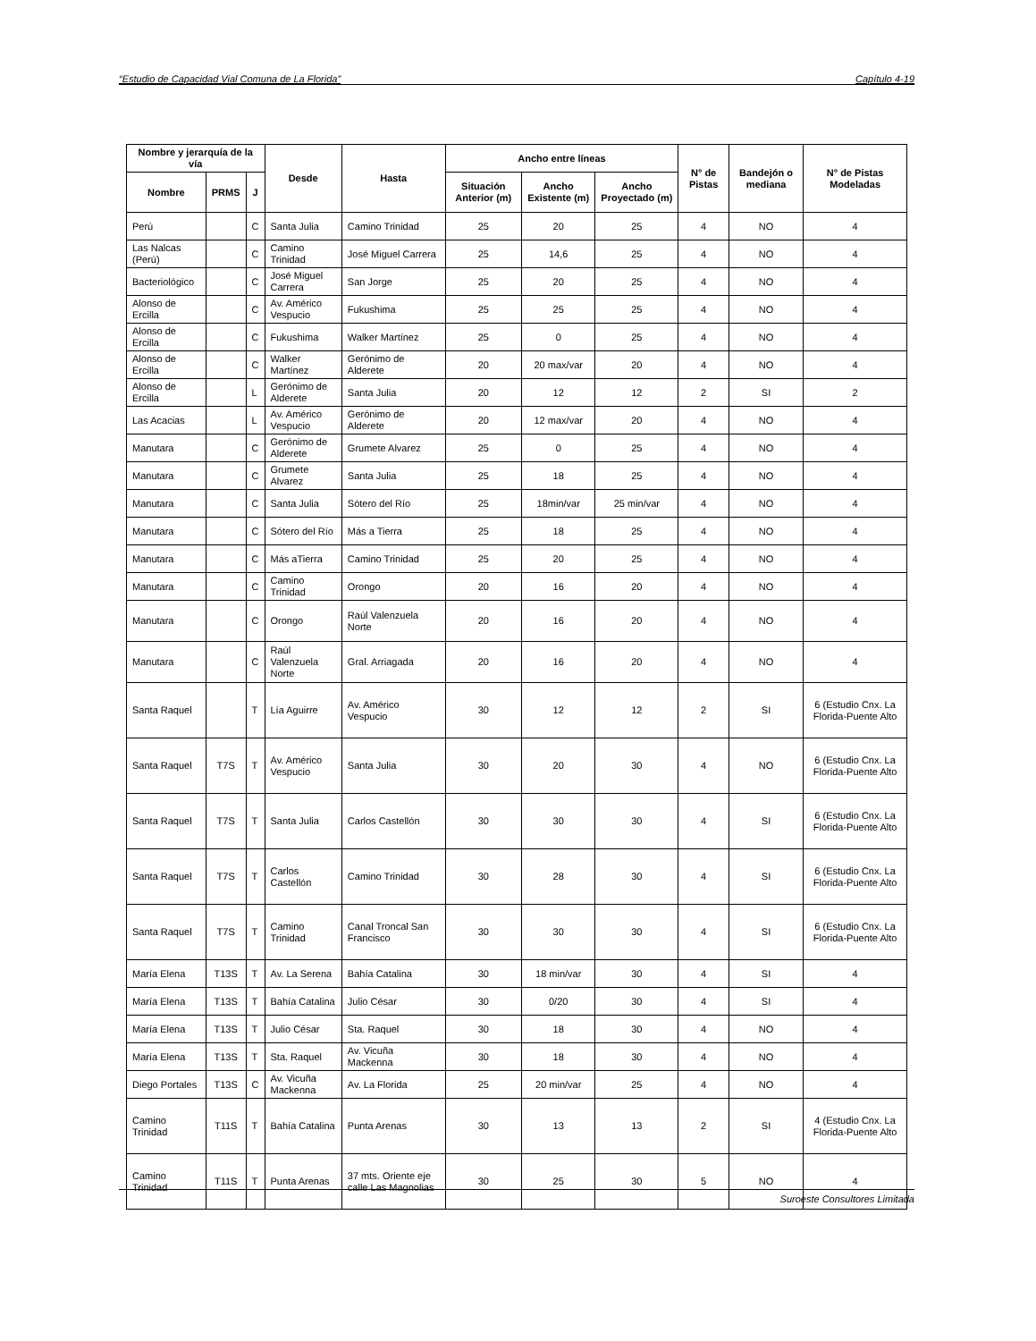“Estudio de Capacidad Vial Comuna de La Florida” Capítulo 4-19
| Nombre y jerarquía de la vía | | | Desde | Hasta | Ancho entre líneas | | | N° de Pistas | Bandejón o mediana | N° de Pistas Modeladas |
| --- | --- | --- | --- | --- | --- | --- | --- | --- | --- | --- |
| Nombre | PRMS | J | | | Situación Anterior (m) | Ancho Existente (m) | Ancho Proyectado (m) | | | |
| Perú | | C | Santa Julia | Camino Trinidad | 25 | 20 | 25 | 4 | NO | 4 |
| Las Nalcas (Perú) | | C | Camino Trinidad | José Miguel Carrera | 25 | 14,6 | 25 | 4 | NO | 4 |
| Bacteriológico | | C | José Miguel Carrera | San Jorge | 25 | 20 | 25 | 4 | NO | 4 |
| Alonso de Ercilla | | C | Av. Américo Vespucio | Fukushima | 25 | 25 | 25 | 4 | NO | 4 |
| Alonso de Ercilla | | C | Fukushima | Walker Martínez | 25 | 0 | 25 | 4 | NO | 4 |
| Alonso de Ercilla | | C | Walker Martínez | Gerónimo de Alderete | 20 | 20 max/var | 20 | 4 | NO | 4 |
| Alonso de Ercilla | | L | Gerónimo de Alderete | Santa Julia | 20 | 12 | 12 | 2 | SI | 2 |
| Las Acacias | | L | Av. Américo Vespucio | Gerónimo de Alderete | 20 | 12 max/var | 20 | 4 | NO | 4 |
| Manutara | | C | Gerónimo de Alderete | Grumete Alvarez | 25 | 0 | 25 | 4 | NO | 4 |
| Manutara | | C | Grumete Alvarez | Santa Julia | 25 | 18 | 25 | 4 | NO | 4 |
| Manutara | | C | Santa Julia | Sótero del Río | 25 | 18min/var | 25 min/var | 4 | NO | 4 |
| Manutara | | C | Sótero del Río | Más a Tierra | 25 | 18 | 25 | 4 | NO | 4 |
| Manutara | | C | Más aTierra | Camino Trinidad | 25 | 20 | 25 | 4 | NO | 4 |
| Manutara | | C | Camino Trinidad | Orongo | 20 | 16 | 20 | 4 | NO | 4 |
| Manutara | | C | Orongo | Raúl Valenzuela Norte | 20 | 16 | 20 | 4 | NO | 4 |
| Manutara | | C | Raúl Valenzuela Norte | Gral. Arriagada | 20 | 16 | 20 | 4 | NO | 4 |
| Santa Raquel | | T | Lía Aguirre | Av. Américo Vespucio | 30 | 12 | 12 | 2 | SI | 6 (Estudio Cnx. La Florida-Puente Alto |
| Santa Raquel | T7S | T | Av. Américo Vespucio | Santa Julia | 30 | 20 | 30 | 4 | NO | 6 (Estudio Cnx. La Florida-Puente Alto |
| Santa Raquel | T7S | T | Santa Julia | Carlos Castellón | 30 | 30 | 30 | 4 | SI | 6 (Estudio Cnx. La Florida-Puente Alto |
| Santa Raquel | T7S | T | Carlos Castellón | Camino Trinidad | 30 | 28 | 30 | 4 | SI | 6 (Estudio Cnx. La Florida-Puente Alto |
| Santa Raquel | T7S | T | Camino Trinidad | Canal Troncal San Francisco | 30 | 30 | 30 | 4 | SI | 6 (Estudio Cnx. La Florida-Puente Alto |
| María Elena | T13S | T | Av. La Serena | Bahía Catalina | 30 | 18 min/var | 30 | 4 | SI | 4 |
| María Elena | T13S | T | Bahía Catalina | Julio César | 30 | 0/20 | 30 | 4 | SI | 4 |
| María Elena | T13S | T | Julio César | Sta. Raquel | 30 | 18 | 30 | 4 | NO | 4 |
| María Elena | T13S | T | Sta. Raquel | Av. Vicuña Mackenna | 30 | 18 | 30 | 4 | NO | 4 |
| Diego Portales | T13S | C | Av. Vicuña Mackenna | Av. La Florida | 25 | 20 min/var | 25 | 4 | NO | 4 |
| Camino Trinidad | T11S | T | Bahía Catalina | Punta Arenas | 30 | 13 | 13 | 2 | SI | 4 (Estudio Cnx. La Florida-Puente Alto |
| Camino Trinidad | T11S | T | Punta Arenas | 37 mts. Oriente eje calle Las Magnolias | 30 | 25 | 30 | 5 | NO | 4 |
Suroeste Consultores Limitada